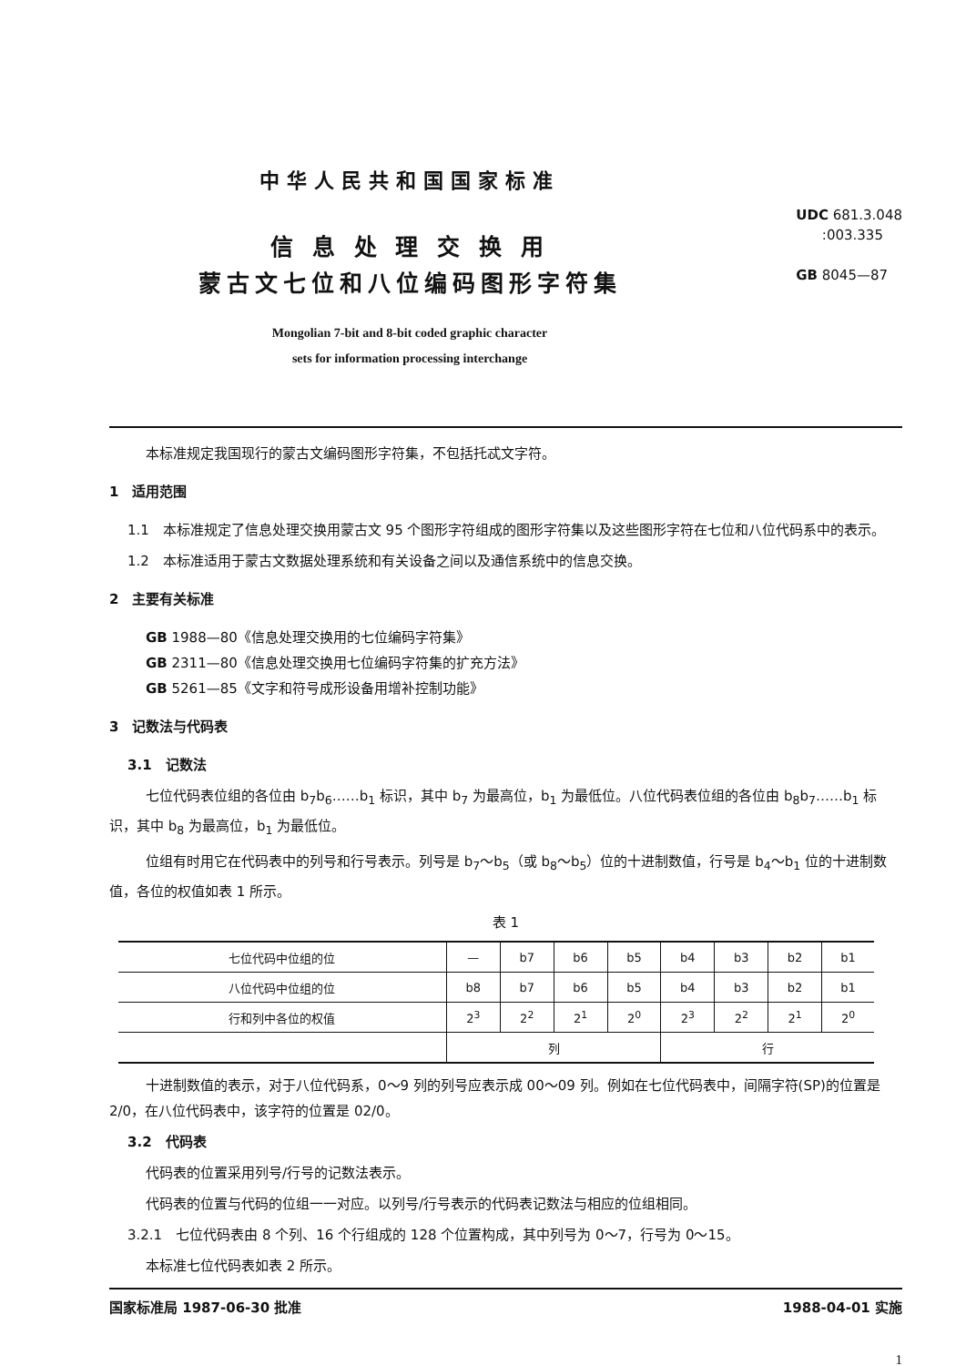中华人民共和国国家标准
信 息 处 理 交 换 用
蒙古文七位和八位编码图形字符集
Mongolian 7-bit and 8-bit coded graphic character
sets for information processing interchange
UDC 681.3.048
:003.335
GB 8045—87
本标准规定我国现行的蒙古文编码图形字符集，不包括托忒文字符。
1　适用范围
1.1　本标准规定了信息处理交换用蒙古文 95 个图形字符组成的图形字符集以及这些图形字符在七位和八位代码系中的表示。
1.2　本标准适用于蒙古文数据处理系统和有关设备之间以及通信系统中的信息交换。
2　主要有关标准
GB 1988—80《信息处理交换用的七位编码字符集》
GB 2311—80《信息处理交换用七位编码字符集的扩充方法》
GB 5261—85《文字和符号成形设备用增补控制功能》
3　记数法与代码表
3.1　记数法
七位代码表位组的各位由 b<sub>7</sub>b<sub>6</sub>……b<sub>1</sub> 标识，其中 b<sub>7</sub> 为最高位，b<sub>1</sub> 为最低位。八位代码表位组的各位由 b<sub>8</sub>b<sub>7</sub>……b<sub>1</sub> 标识，其中 b<sub>8</sub> 为最高位，b<sub>1</sub> 为最低位。
位组有时用它在代码表中的列号和行号表示。列号是 b<sub>7</sub>～b<sub>5</sub>（或 b<sub>8</sub>～b<sub>5</sub>）位的十进制数值，行号是 b<sub>4</sub>～b<sub>1</sub> 位的十进制数值，各位的权值如表 1 所示。
表 1
| 七位代码中位组的位 | — | b7 | b6 | b5 | b4 | b3 | b2 | b1 |
| 八位代码中位组的位 | b8 | b7 | b6 | b5 | b4 | b3 | b2 | b1 |
| 行和列中各位的权值 | 2<sup>3</sup> | 2<sup>2</sup> | 2<sup>1</sup> | 2<sup>0</sup> | 2<sup>3</sup> | 2<sup>2</sup> | 2<sup>1</sup> | 2<sup>0</sup> |
| | 列 | | | | 行 | | | |
十进制数值的表示，对于八位代码系，0～9 列的列号应表示成 00～09 列。例如在七位代码表中，间隔字符(SP)的位置是 2/0，在八位代码表中，该字符的位置是 02/0。
3.2　代码表
代码表的位置采用列号/行号的记数法表示。
代码表的位置与代码的位组一一对应。以列号/行号表示的代码表记数法与相应的位组相同。
3.2.1　七位代码表由 8 个列、16 个行组成的 128 个位置构成，其中列号为 0～7，行号为 0～15。
本标准七位代码表如表 2 所示。
国家标准局 1987-06-30 批准 1988-04-01 实施
1